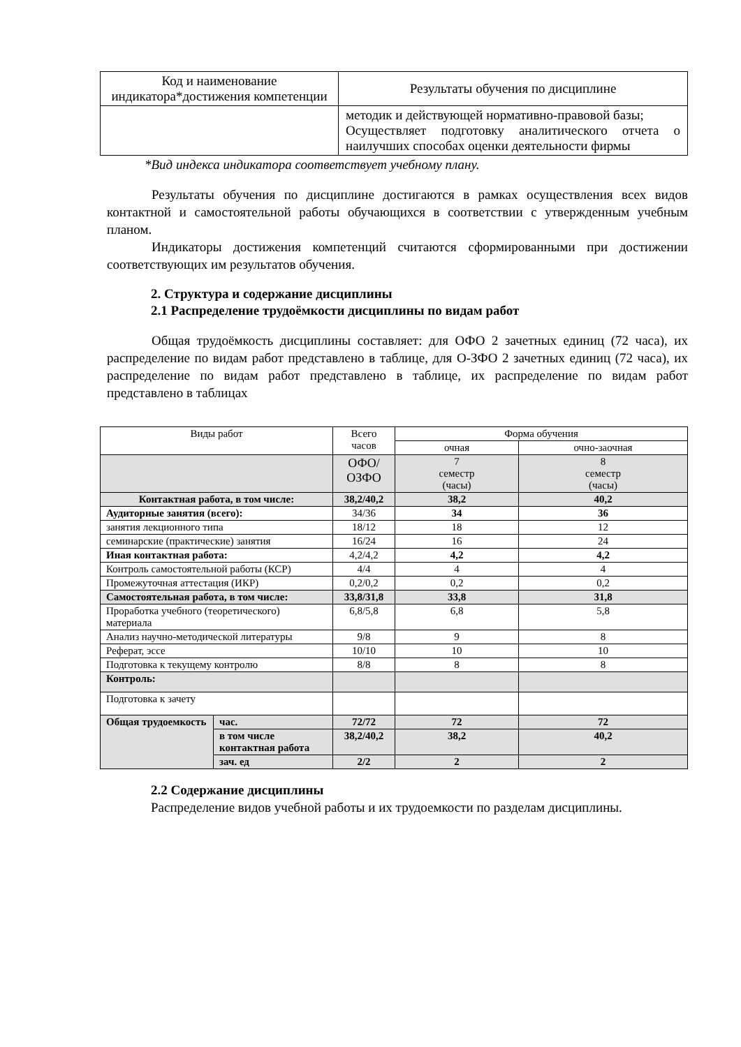| Код и наименование индикатора*достижения компетенции | Результаты обучения по дисциплине |
| --- | --- |
| | методик и действующей нормативно-правовой базы; Осуществляет подготовку аналитического отчета о наилучших способах оценки деятельности фирмы |
*Вид индекса индикатора соответствует учебному плану.
Результаты обучения по дисциплине достигаются в рамках осуществления всех видов контактной и самостоятельной работы обучающихся в соответствии с утвержденным учебным планом.
Индикаторы достижения компетенций считаются сформированными при достижении соответствующих им результатов обучения.
2. Структура и содержание дисциплины
2.1 Распределение трудоёмкости дисциплины по видам работ
Общая трудоёмкость дисциплины составляет: для ОФО 2 зачетных единиц (72 часа), их распределение по видам работ представлено в таблице, для О-ЗФО 2 зачетных единиц (72 часа), их распределение по видам работ представлено в таблице, их распределение по видам работ представлено в таблицах
| Виды работ | | Всего часов | Форма обучения | |
| --- | --- | --- | --- | --- |
| | | | очная | очно-заочная |
| | | ОФО/ ОЗФО | 7 семестр (часы) | 8 семестр (часы) |
| Контактная работа, в том числе: | | 38,2/40,2 | 38,2 | 40,2 |
| Аудиторные занятия (всего): | | 34/36 | 34 | 36 |
| занятия лекционного типа | | 18/12 | 18 | 12 |
| семинарские (практические) занятия | | 16/24 | 16 | 24 |
| Иная контактная работа: | | 4,2/4,2 | 4,2 | 4,2 |
| Контроль самостоятельной работы (КСР) | | 4/4 | 4 | 4 |
| Промежуточная аттестация (ИКР) | | 0,2/0,2 | 0,2 | 0,2 |
| Самостоятельная работа, в том числе: | | 33,8/31,8 | 33,8 | 31,8 |
| Проработка учебного (теоретического) материала | | 6,8/5,8 | 6,8 | 5,8 |
| Анализ научно-методической литературы | | 9/8 | 9 | 8 |
| Реферат, эссе | | 10/10 | 10 | 10 |
| Подготовка к текущему контролю | | 8/8 | 8 | 8 |
| Контроль: | | | | |
| Подготовка к зачету | | | | |
| Общая трудоемкость | час. | 72/72 | 72 | 72 |
| | в том числе контактная работа | 38,2/40,2 | 38,2 | 40,2 |
| | зач. ед | 2/2 | 2 | 2 |
2.2 Содержание дисциплины
Распределение видов учебной работы и их трудоемкости по разделам дисциплины.